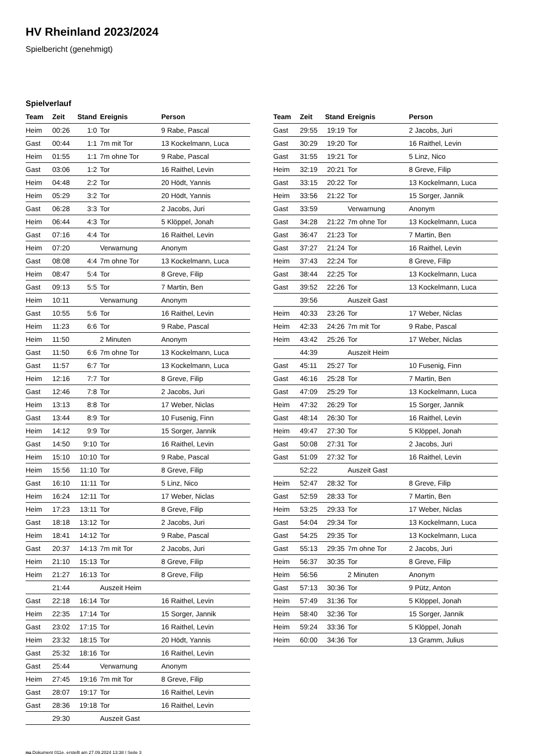HV Rheinland 2023/2024
Spielbericht (genehmigt)
Spielverlauf
| Team | Zeit | Stand | Ereignis | Person |
| --- | --- | --- | --- | --- |
| Heim | 00:26 | 1:0 | Tor | 9 Rabe, Pascal |
| Gast | 00:44 | 1:1 | 7m mit Tor | 13 Kockelmann, Luca |
| Heim | 01:55 | 1:1 | 7m ohne Tor | 9 Rabe, Pascal |
| Gast | 03:06 | 1:2 | Tor | 16 Raithel, Levin |
| Heim | 04:48 | 2:2 | Tor | 20 Hödt, Yannis |
| Heim | 05:29 | 3:2 | Tor | 20 Hödt, Yannis |
| Gast | 06:28 | 3:3 | Tor | 2 Jacobs, Juri |
| Heim | 06:44 | 4:3 | Tor | 5 Klöppel, Jonah |
| Gast | 07:16 | 4:4 | Tor | 16 Raithel, Levin |
| Heim | 07:20 | | Verwarnung | Anonym |
| Gast | 08:08 | 4:4 | 7m ohne Tor | 13 Kockelmann, Luca |
| Heim | 08:47 | 5:4 | Tor | 8 Greve, Filip |
| Gast | 09:13 | 5:5 | Tor | 7 Martin, Ben |
| Heim | 10:11 | | Verwarnung | Anonym |
| Gast | 10:55 | 5:6 | Tor | 16 Raithel, Levin |
| Heim | 11:23 | 6:6 | Tor | 9 Rabe, Pascal |
| Heim | 11:50 | | 2 Minuten | Anonym |
| Gast | 11:50 | 6:6 | 7m ohne Tor | 13 Kockelmann, Luca |
| Gast | 11:57 | 6:7 | Tor | 13 Kockelmann, Luca |
| Heim | 12:16 | 7:7 | Tor | 8 Greve, Filip |
| Gast | 12:46 | 7:8 | Tor | 2 Jacobs, Juri |
| Heim | 13:13 | 8:8 | Tor | 17 Weber, Niclas |
| Gast | 13:44 | 8:9 | Tor | 10 Fusenig, Finn |
| Heim | 14:12 | 9:9 | Tor | 15 Sorger, Jannik |
| Gast | 14:50 | 9:10 | Tor | 16 Raithel, Levin |
| Heim | 15:10 | 10:10 | Tor | 9 Rabe, Pascal |
| Heim | 15:56 | 11:10 | Tor | 8 Greve, Filip |
| Gast | 16:10 | 11:11 | Tor | 5 Linz, Nico |
| Heim | 16:24 | 12:11 | Tor | 17 Weber, Niclas |
| Heim | 17:23 | 13:11 | Tor | 8 Greve, Filip |
| Gast | 18:18 | 13:12 | Tor | 2 Jacobs, Juri |
| Heim | 18:41 | 14:12 | Tor | 9 Rabe, Pascal |
| Gast | 20:37 | 14:13 | 7m mit Tor | 2 Jacobs, Juri |
| Heim | 21:10 | 15:13 | Tor | 8 Greve, Filip |
| Heim | 21:27 | 16:13 | Tor | 8 Greve, Filip |
| | 21:44 | | Auszeit Heim | |
| Gast | 22:18 | 16:14 | Tor | 16 Raithel, Levin |
| Heim | 22:35 | 17:14 | Tor | 15 Sorger, Jannik |
| Gast | 23:02 | 17:15 | Tor | 16 Raithel, Levin |
| Heim | 23:32 | 18:15 | Tor | 20 Hödt, Yannis |
| Gast | 25:32 | 18:16 | Tor | 16 Raithel, Levin |
| Gast | 25:44 | | Verwarnung | Anonym |
| Heim | 27:45 | 19:16 | 7m mit Tor | 8 Greve, Filip |
| Gast | 28:07 | 19:17 | Tor | 16 Raithel, Levin |
| Gast | 28:36 | 19:18 | Tor | 16 Raithel, Levin |
| | 29:30 | | Auszeit Gast | |
| Team | Zeit | Stand | Ereignis | Person |
| --- | --- | --- | --- | --- |
| Gast | 29:55 | 19:19 | Tor | 2 Jacobs, Juri |
| Gast | 30:29 | 19:20 | Tor | 16 Raithel, Levin |
| Gast | 31:55 | 19:21 | Tor | 5 Linz, Nico |
| Heim | 32:19 | 20:21 | Tor | 8 Greve, Filip |
| Gast | 33:15 | 20:22 | Tor | 13 Kockelmann, Luca |
| Heim | 33:56 | 21:22 | Tor | 15 Sorger, Jannik |
| Gast | 33:59 | | Verwarnung | Anonym |
| Gast | 34:28 | 21:22 | 7m ohne Tor | 13 Kockelmann, Luca |
| Gast | 36:47 | 21:23 | Tor | 7 Martin, Ben |
| Gast | 37:27 | 21:24 | Tor | 16 Raithel, Levin |
| Heim | 37:43 | 22:24 | Tor | 8 Greve, Filip |
| Gast | 38:44 | 22:25 | Tor | 13 Kockelmann, Luca |
| Gast | 39:52 | 22:26 | Tor | 13 Kockelmann, Luca |
| | 39:56 | | Auszeit Gast | |
| Heim | 40:33 | 23:26 | Tor | 17 Weber, Niclas |
| Heim | 42:33 | 24:26 | 7m mit Tor | 9 Rabe, Pascal |
| Heim | 43:42 | 25:26 | Tor | 17 Weber, Niclas |
| | 44:39 | | Auszeit Heim | |
| Gast | 45:11 | 25:27 | Tor | 10 Fusenig, Finn |
| Gast | 46:16 | 25:28 | Tor | 7 Martin, Ben |
| Gast | 47:09 | 25:29 | Tor | 13 Kockelmann, Luca |
| Heim | 47:32 | 26:29 | Tor | 15 Sorger, Jannik |
| Gast | 48:14 | 26:30 | Tor | 16 Raithel, Levin |
| Heim | 49:47 | 27:30 | Tor | 5 Klöppel, Jonah |
| Gast | 50:08 | 27:31 | Tor | 2 Jacobs, Juri |
| Gast | 51:09 | 27:32 | Tor | 16 Raithel, Levin |
| | 52:22 | | Auszeit Gast | |
| Heim | 52:47 | 28:32 | Tor | 8 Greve, Filip |
| Gast | 52:59 | 28:33 | Tor | 7 Martin, Ben |
| Heim | 53:25 | 29:33 | Tor | 17 Weber, Niclas |
| Gast | 54:04 | 29:34 | Tor | 13 Kockelmann, Luca |
| Gast | 54:25 | 29:35 | Tor | 13 Kockelmann, Luca |
| Gast | 55:13 | 29:35 | 7m ohne Tor | 2 Jacobs, Juri |
| Heim | 56:37 | 30:35 | Tor | 8 Greve, Filip |
| Heim | 56:56 | | 2 Minuten | Anonym |
| Gast | 57:13 | 30:36 | Tor | 9 Pütz, Anton |
| Heim | 57:49 | 31:36 | Tor | 5 Klöppel, Jonah |
| Heim | 58:40 | 32:36 | Tor | 15 Sorger, Jannik |
| Heim | 59:24 | 33:36 | Tor | 5 Klöppel, Jonah |
| Heim | 60:00 | 34:36 | Tor | 13 Gramm, Julius |
nu.Dokument 011e, erstellt am 27.09.2024 13:38 | Seite 3